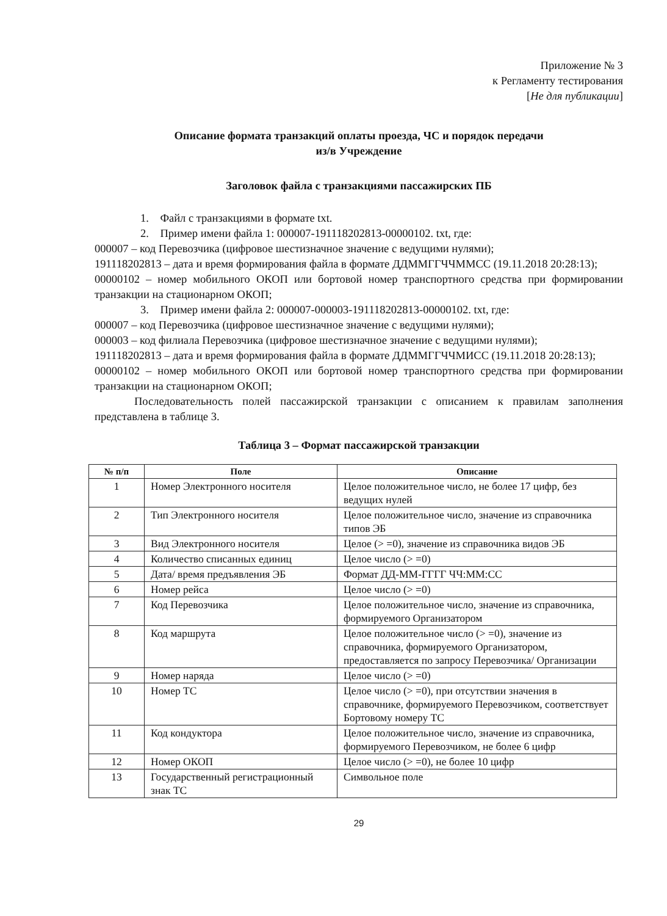Приложение № 3
к Регламенту тестирования
[Не для публикации]
Описание формата транзакций оплаты проезда, ЧС и порядок передачи
из/в Учреждение
Заголовок файла с транзакциями пассажирских ПБ
1. Файл с транзакциями в формате txt.
2. Пример имени файла 1: 000007-191118202813-00000102. txt, где:
000007 – код Перевозчика (цифровое шестизначное значение с ведущими нулями);
191118202813 – дата и время формирования файла в формате ДДММГГЧЧММСС (19.11.2018 20:28:13);
00000102 – номер мобильного ОКОП или бортовой номер транспортного средства при формировании транзакции на стационарном ОКОП;
3. Пример имени файла 2: 000007-000003-191118202813-00000102. txt, где:
000007 – код Перевозчика (цифровое шестизначное значение с ведущими нулями);
000003 – код филиала Перевозчика (цифровое шестизначное значение с ведущими нулями);
191118202813 – дата и время формирования файла в формате ДДММГГЧЧМИСС (19.11.2018 20:28:13);
00000102 – номер мобильного ОКОП или бортовой номер транспортного средства при формировании транзакции на стационарном ОКОП;
Последовательность полей пассажирской транзакции с описанием к правилам заполнения представлена в таблице 3.
Таблица 3 – Формат пассажирской транзакции
| № п/п | Поле | Описание |
| --- | --- | --- |
| 1 | Номер Электронного носителя | Целое положительное число, не более 17 цифр, без ведущих нулей |
| 2 | Тип Электронного носителя | Целое положительное число, значение из справочника типов ЭБ |
| 3 | Вид Электронного носителя | Целое (> =0), значение из справочника видов ЭБ |
| 4 | Количество списанных единиц | Целое число (> =0) |
| 5 | Дата/ время предъявления ЭБ | Формат ДД-ММ-ГГГГ ЧЧ:ММ:СС |
| 6 | Номер рейса | Целое число (> =0) |
| 7 | Код Перевозчика | Целое положительное число, значение из справочника, формируемого Организатором |
| 8 | Код маршрута | Целое положительное число (> =0), значение из справочника, формируемого Организатором, предоставляется по запросу Перевозчика/ Организации |
| 9 | Номер наряда | Целое число (> =0) |
| 10 | Номер ТС | Целое число (> =0), при отсутствии значения в справочнике, формируемого Перевозчиком, соответствует Бортовому номеру ТС |
| 11 | Код кондуктора | Целое положительное число, значение из справочника, формируемого Перевозчиком, не более 6 цифр |
| 12 | Номер ОКОП | Целое число (> =0), не более 10 цифр |
| 13 | Государственный регистрационный знак ТС | Символьное поле |
29